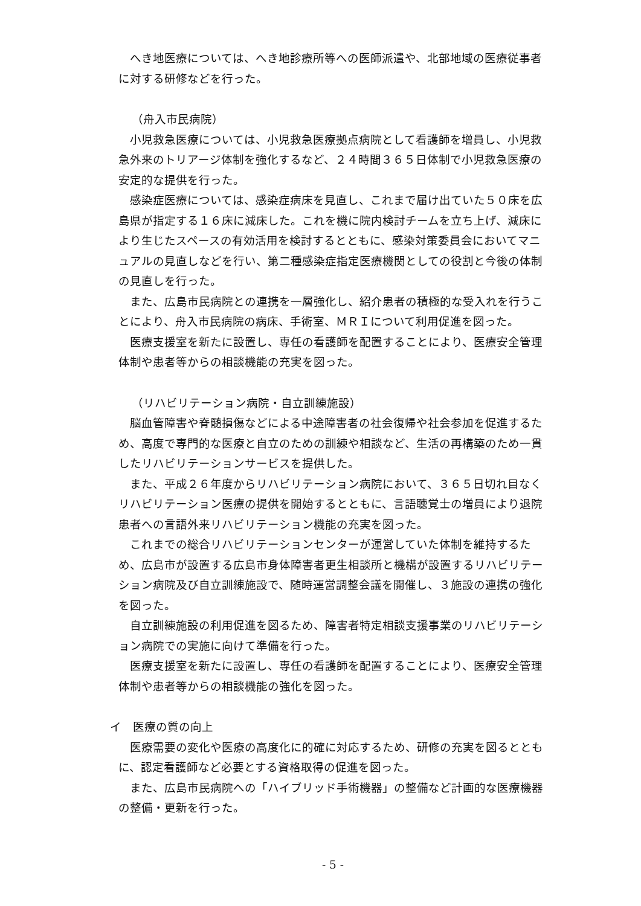へき地医療については、へき地診療所等への医師派遣や、北部地域の医療従事者に対する研修などを行った。
（舟入市民病院）
小児救急医療については、小児救急医療拠点病院として看護師を増員し、小児救急外来のトリアージ体制を強化するなど、２４時間３６５日体制で小児救急医療の安定的な提供を行った。
感染症医療については、感染症病床を見直し、これまで届け出ていた５０床を広島県が指定する１６床に減床した。これを機に院内検討チームを立ち上げ、減床により生じたスペースの有効活用を検討するとともに、感染対策委員会においてマニュアルの見直しなどを行い、第二種感染症指定医療機関としての役割と今後の体制の見直しを行った。
また、広島市民病院との連携を一層強化し、紹介患者の積極的な受入れを行うことにより、舟入市民病院の病床、手術室、ＭＲＩについて利用促進を図った。
医療支援室を新たに設置し、専任の看護師を配置することにより、医療安全管理体制や患者等からの相談機能の充実を図った。
（リハビリテーション病院・自立訓練施設）
脳血管障害や脊髄損傷などによる中途障害者の社会復帰や社会参加を促進するため、高度で専門的な医療と自立のための訓練や相談など、生活の再構築のため一貫したリハビリテーションサービスを提供した。
また、平成２６年度からリハビリテーション病院において、３６５日切れ目なくリハビリテーション医療の提供を開始するとともに、言語聴覚士の増員により退院患者への言語外来リハビリテーション機能の充実を図った。
これまでの総合リハビリテーションセンターが運営していた体制を維持するため、広島市が設置する広島市身体障害者更生相談所と機構が設置するリハビリテーション病院及び自立訓練施設で、随時運営調整会議を開催し、３施設の連携の強化を図った。
自立訓練施設の利用促進を図るため、障害者特定相談支援事業のリハビリテーション病院での実施に向けて準備を行った。
医療支援室を新たに設置し、専任の看護師を配置することにより、医療安全管理体制や患者等からの相談機能の強化を図った。
イ　医療の質の向上
医療需要の変化や医療の高度化に的確に対応するため、研修の充実を図るとともに、認定看護師など必要とする資格取得の促進を図った。
また、広島市民病院への「ハイブリッド手術機器」の整備など計画的な医療機器の整備・更新を行った。
- 5 -